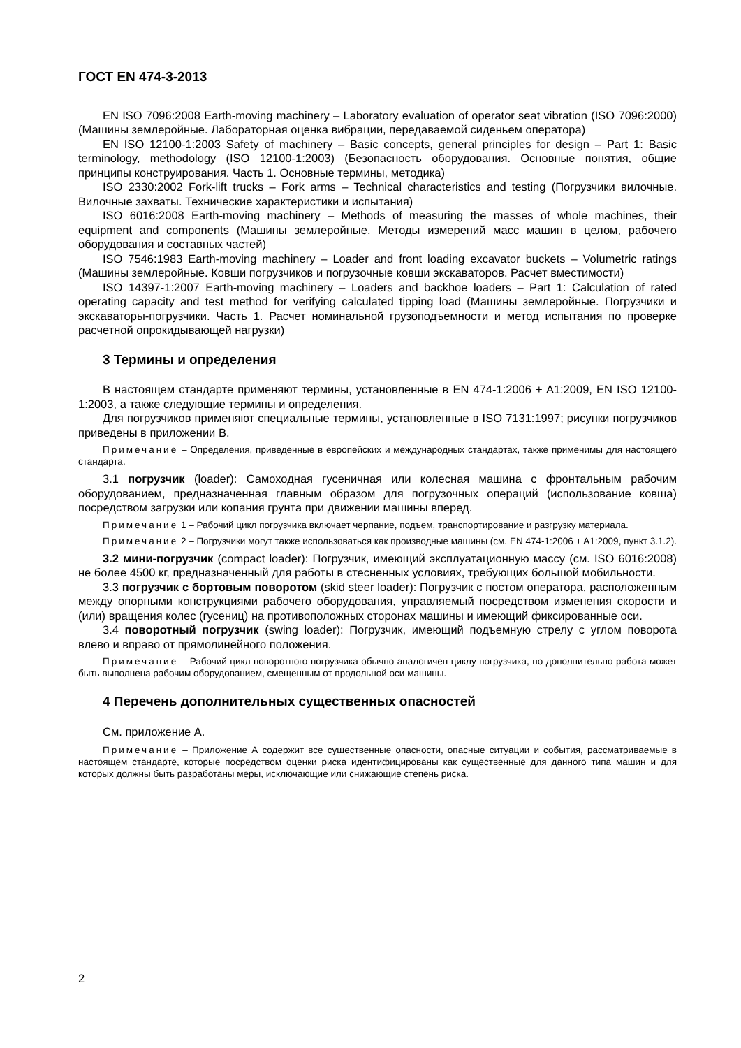ГОСТ EN 474-3-2013
EN ISO 7096:2008 Earth-moving machinery – Laboratory evaluation of operator seat vibration (ISO 7096:2000) (Машины землеройные. Лабораторная оценка вибрации, передаваемой сиденьем оператора)
EN ISO 12100-1:2003 Safety of machinery – Basic concepts, general principles for design – Part 1: Basic terminology, methodology (ISO 12100-1:2003) (Безопасность оборудования. Основные понятия, общие принципы конструирования. Часть 1. Основные термины, методика)
ISO 2330:2002 Fork-lift trucks – Fork arms – Technical characteristics and testing (Погрузчики вилочные. Вилочные захваты. Технические характеристики и испытания)
ISO 6016:2008 Earth-moving machinery – Methods of measuring the masses of whole machines, their equipment and components (Машины землеройные. Методы измерений масс машин в целом, рабочего оборудования и составных частей)
ISO 7546:1983 Earth-moving machinery – Loader and front loading excavator buckets – Volumetric ratings (Машины землеройные. Ковши погрузчиков и погрузочные ковши экскаваторов. Расчет вместимости)
ISO 14397-1:2007 Earth-moving machinery – Loaders and backhoe loaders – Part 1: Calculation of rated operating capacity and test method for verifying calculated tipping load (Машины землеройные. Погрузчики и экскаваторы-погрузчики. Часть 1. Расчет номинальной грузоподъемности и метод испытания по проверке расчетной опрокидывающей нагрузки)
3 Термины и определения
В настоящем стандарте применяют термины, установленные в EN 474-1:2006 + A1:2009, EN ISO 12100-1:2003, а также следующие термины и определения.
Для погрузчиков применяют специальные термины, установленные в ISO 7131:1997; рисунки погрузчиков приведены в приложении B.
Примечание – Определения, приведенные в европейских и международных стандартах, также применимы для настоящего стандарта.
3.1 погрузчик (loader): Самоходная гусеничная или колесная машина с фронтальным рабочим оборудованием, предназначенная главным образом для погрузочных операций (использование ковша) посредством загрузки или копания грунта при движении машины вперед.
Примечание 1 – Рабочий цикл погрузчика включает черпание, подъем, транспортирование и разгрузку материала.
Примечание 2 – Погрузчики могут также использоваться как производные машины (см. EN 474-1:2006 + A1:2009, пункт 3.1.2).
3.2 мини-погрузчик (compact loader): Погрузчик, имеющий эксплуатационную массу (см. ISO 6016:2008) не более 4500 кг, предназначенный для работы в стесненных условиях, требующих большой мобильности.
3.3 погрузчик с бортовым поворотом (skid steer loader): Погрузчик с постом оператора, расположенным между опорными конструкциями рабочего оборудования, управляемый посредством изменения скорости и (или) вращения колес (гусениц) на противоположных сторонах машины и имеющий фиксированные оси.
3.4 поворотный погрузчик (swing loader): Погрузчик, имеющий подъемную стрелу с углом поворота влево и вправо от прямолинейного положения.
Примечание – Рабочий цикл поворотного погрузчика обычно аналогичен циклу погрузчика, но дополнительно работа может быть выполнена рабочим оборудованием, смещенным от продольной оси машины.
4 Перечень дополнительных существенных опасностей
См. приложение А.
Примечание – Приложение А содержит все существенные опасности, опасные ситуации и события, рассматриваемые в настоящем стандарте, которые посредством оценки риска идентифицированы как существенные для данного типа машин и для которых должны быть разработаны меры, исключающие или снижающие степень риска.
2